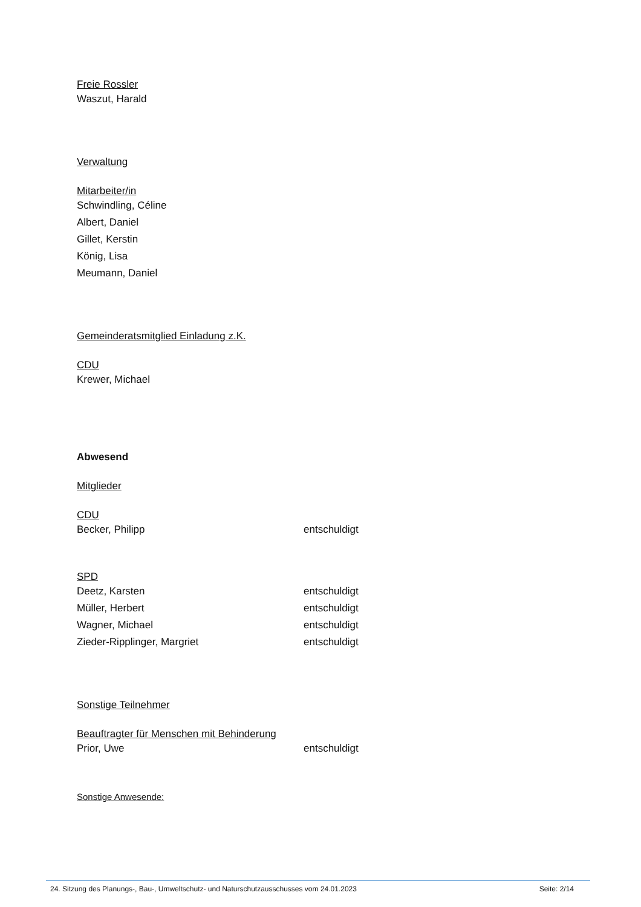Freie Rossler
Waszut, Harald
Verwaltung
Mitarbeiter/in
Schwindling, Céline
Albert, Daniel
Gillet, Kerstin
König, Lisa
Meumann, Daniel
Gemeinderatsmitglied Einladung z.K.
CDU
Krewer, Michael
Abwesend
Mitglieder
CDU
Becker, Philipp entschuldigt
SPD
Deetz, Karsten entschuldigt
Müller, Herbert entschuldigt
Wagner, Michael entschuldigt
Zieder-Ripplinger, Margriet entschuldigt
Sonstige Teilnehmer
Beauftragter für Menschen mit Behinderung
Prior, Uwe entschuldigt
Sonstige Anwesende:
24. Sitzung des Planungs-, Bau-, Umweltschutz- und Naturschutzausschusses vom 24.01.2023 Seite: 2/14